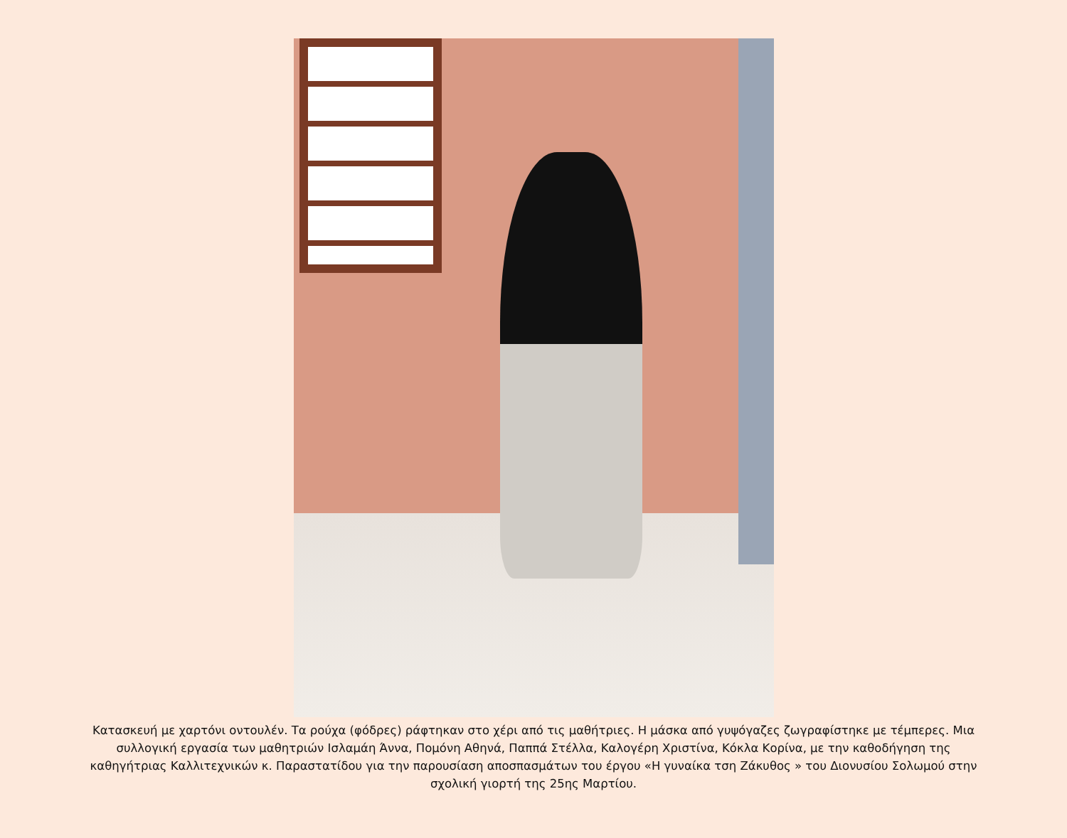Κατασκευή με χαρτόνι οντουλέν. Τα ρούχα (φόδρες) ράφτηκαν στο χέρι από τις μαθήτριες. Η μάσκα από γυψόγαζες ζωγραφίστηκε με τέμπερες. Μια συλλογική εργασία των μαθητριών Ισλαμάη Άννα, Πομόνη Αθηνά, Παππά Στέλλα, Καλογέρη Χριστίνα, Κόκλα Κορίνα, με την καθοδήγηση της καθηγήτριας Καλλιτεχνικών κ. Παραστατίδου για την παρουσίαση αποσπασμάτων του έργου «Η γυναίκα τση Ζάκυθος » του Διονυσίου Σολωμού στην σχολική γιορτή της 25ης Μαρτίου.